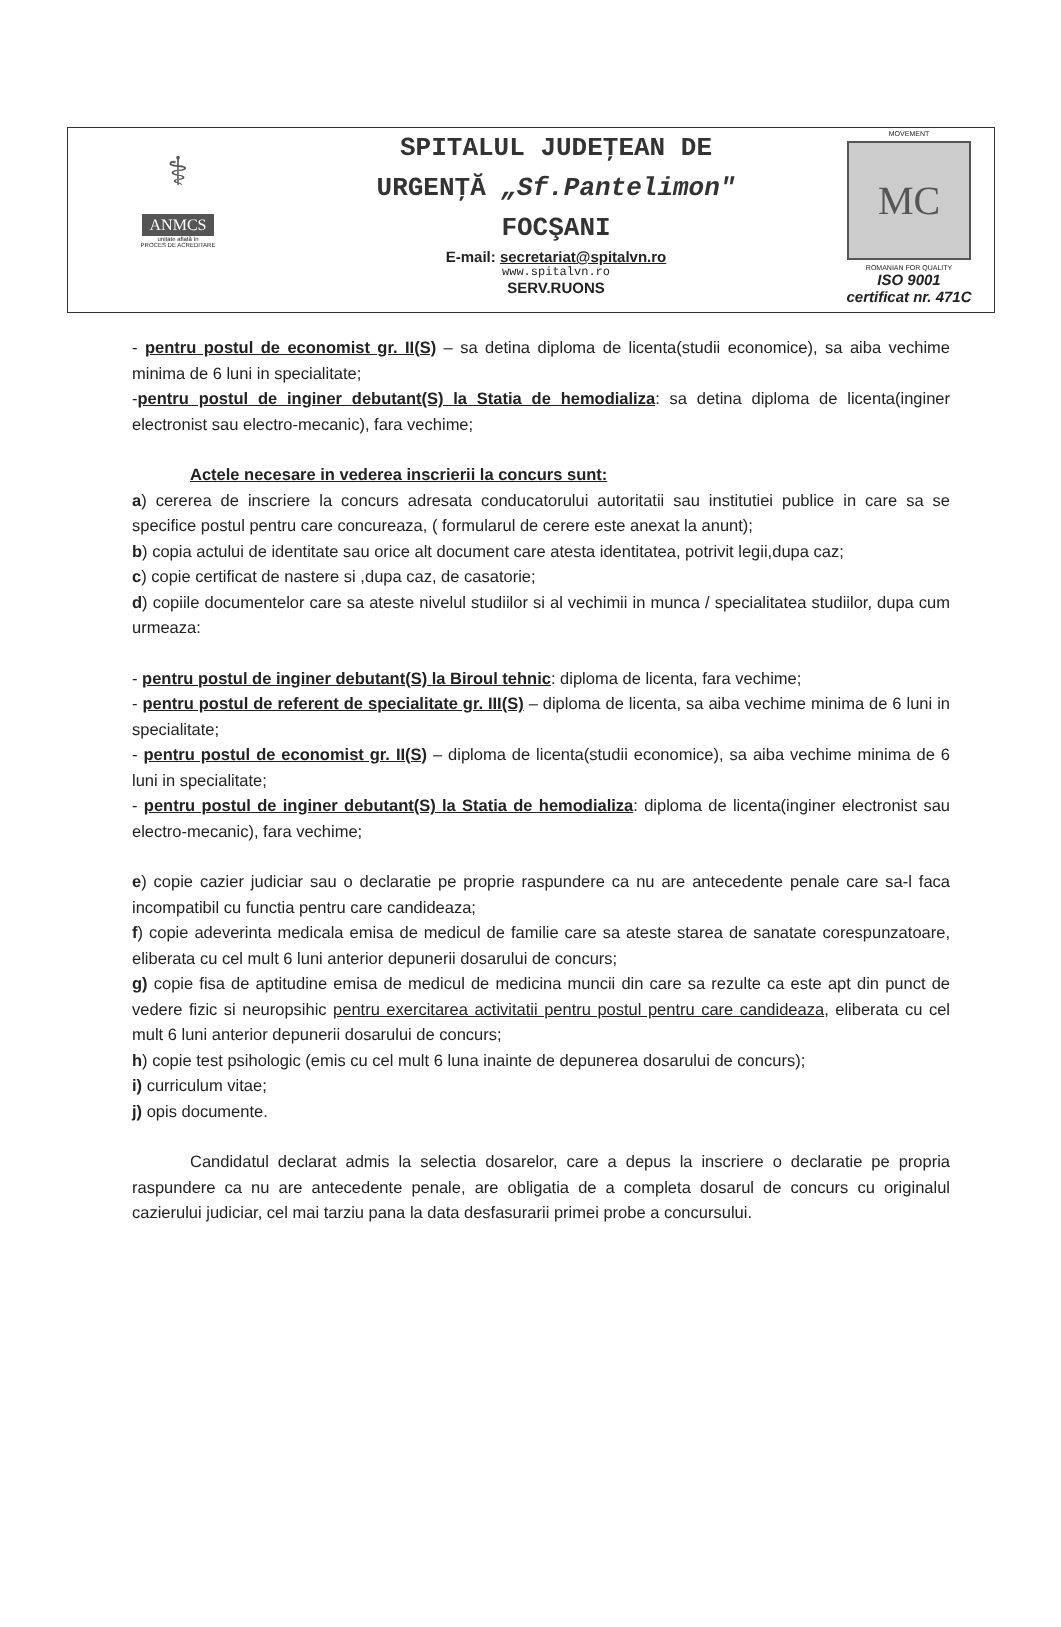⚕
ANMCS
unitate aflată în
PROCES DE ACREDITARE
SPITALUL JUDEŢEAN DE
URGENŢĂ „Sf.Pantelimon"
FOCŞANI
E-mail: secretariat@spitalvn.ro
www.spitalvn.ro
SERV.RUONS
MOVEMENT
MC
ROMANIAN FOR QUALITY
ISO 9001
certificat nr. 471C
- pentru postul de economist gr. II(S) – sa detina diploma de licenta(studii economice), sa aiba vechime minima de 6 luni in specialitate;
-pentru postul de inginer debutant(S) la Statia de hemodializa: sa detina diploma de licenta(inginer electronist sau electro-mecanic), fara vechime;
Actele necesare in vederea inscrierii la concurs sunt:
a) cererea de inscriere la concurs adresata conducatorului autoritatii sau institutiei publice in care sa se specifice postul pentru care concureaza, ( formularul de cerere este anexat la anunt);
b) copia actului de identitate sau orice alt document care atesta identitatea, potrivit legii,dupa caz;
c) copie certificat de nastere si ,dupa caz, de casatorie;
d) copiile documentelor care sa ateste nivelul studiilor si al vechimii in munca / specialitatea studiilor, dupa cum urmeaza:
- pentru postul de inginer debutant(S) la Biroul tehnic: diploma de licenta, fara vechime;
- pentru postul de referent de specialitate gr. III(S) – diploma de licenta, sa aiba vechime minima de 6 luni in specialitate;
- pentru postul de economist gr. II(S) – diploma de licenta(studii economice), sa aiba vechime minima de 6 luni in specialitate;
- pentru postul de inginer debutant(S) la Statia de hemodializa: diploma de licenta(inginer electronist sau electro-mecanic), fara vechime;
e) copie cazier judiciar sau o declaratie pe proprie raspundere ca nu are antecedente penale care sa-l faca incompatibil cu functia pentru care candideaza;
f) copie adeverinta medicala emisa de medicul de familie care sa ateste starea de sanatate corespunzatoare, eliberata cu cel mult 6 luni anterior depunerii dosarului de concurs;
g) copie fisa de aptitudine emisa de medicul de medicina muncii din care sa rezulte ca este apt din punct de vedere fizic si neuropsihic pentru exercitarea activitatii pentru postul pentru care candideaza, eliberata cu cel mult 6 luni anterior depunerii dosarului de concurs;
h) copie test psihologic (emis cu cel mult 6 luna inainte de depunerea dosarului de concurs);
i) curriculum vitae;
j) opis documente.
Candidatul declarat admis la selectia dosarelor, care a depus la inscriere o declaratie pe propria raspundere ca nu are antecedente penale, are obligatia de a completa dosarul de concurs cu originalul cazierului judiciar, cel mai tarziu pana la data desfasurarii primei probe a concursului.